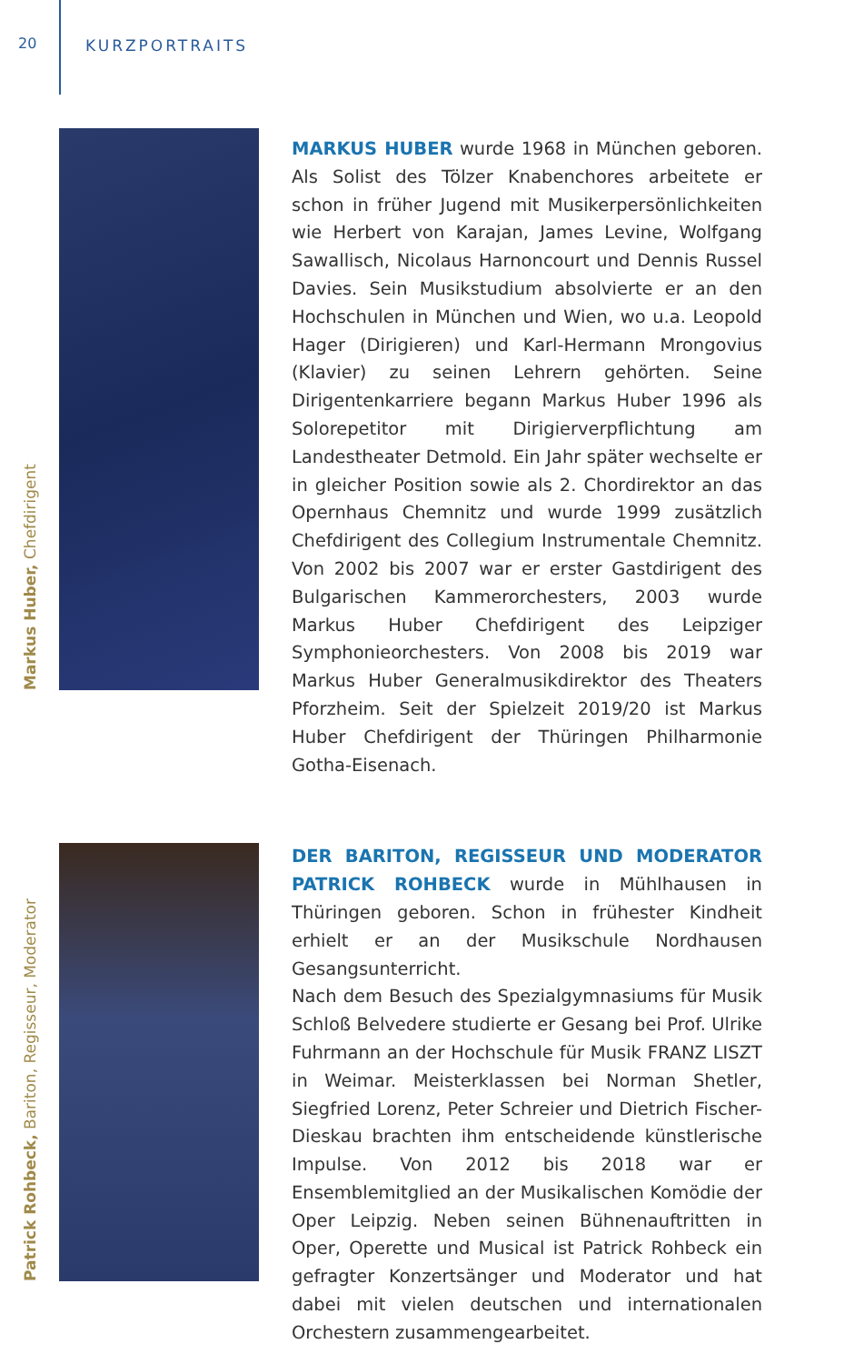20 KURZPORTRAITS
Markus Huber, Chefdirigent
MARKUS HUBER wurde 1968 in München geboren. Als Solist des Tölzer Knabenchores arbeitete er schon in früher Jugend mit Musikerpersönlichkeiten wie Herbert von Karajan, James Levine, Wolfgang Sawallisch, Nicolaus Harnoncourt und Dennis Russel Davies. Sein Musikstudium absolvierte er an den Hochschulen in München und Wien, wo u.a. Leopold Hager (Dirigieren) und Karl-Hermann Mrongovius (Klavier) zu seinen Lehrern gehörten. Seine Dirigentenkarriere begann Markus Huber 1996 als Solorepetitor mit Dirigierverpflichtung am Landestheater Detmold. Ein Jahr später wechselte er in gleicher Position sowie als 2. Chordirektor an das Opernhaus Chemnitz und wurde 1999 zusätzlich Chefdirigent des Collegium Instrumentale Chemnitz. Von 2002 bis 2007 war er erster Gastdirigent des Bulgarischen Kammerorchesters, 2003 wurde Markus Huber Chefdirigent des Leipziger Symphonieorchesters. Von 2008 bis 2019 war Markus Huber Generalmusikdirektor des Theaters Pforzheim. Seit der Spielzeit 2019/20 ist Markus Huber Chefdirigent der Thüringen Philharmonie Gotha-Eisenach.
Patrick Rohbeck, Bariton, Regisseur, Moderator
DER BARITON, REGISSEUR UND MODERATOR PATRICK ROHBECK wurde in Mühlhausen in Thüringen geboren. Schon in frühester Kindheit erhielt er an der Musikschule Nordhausen Gesangsunterricht.
Nach dem Besuch des Spezialgymnasiums für Musik Schloß Belvedere studierte er Gesang bei Prof. Ulrike Fuhrmann an der Hochschule für Musik FRANZ LISZT in Weimar. Meisterklassen bei Norman Shetler, Siegfried Lorenz, Peter Schreier und Dietrich Fischer-Dieskau brachten ihm entscheidende künstlerische Impulse. Von 2012 bis 2018 war er Ensemblemitglied an der Musikalischen Komödie der Oper Leipzig. Neben seinen Bühnenauftritten in Oper, Operette und Musical ist Patrick Rohbeck ein gefragter Konzertsänger und Moderator und hat dabei mit vielen deutschen und internationalen Orchestern zusammengearbeitet.